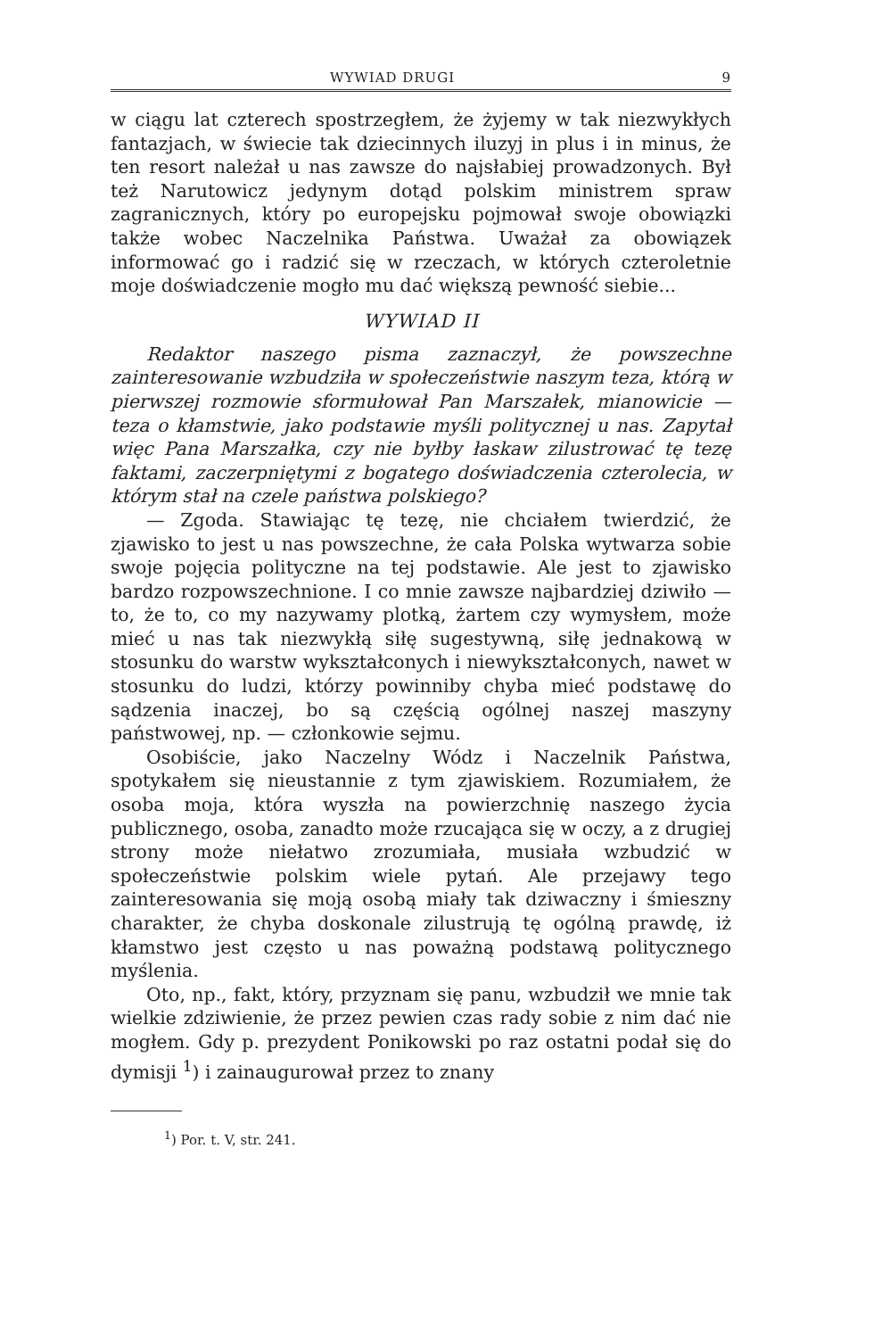WYWIAD DRUGI 9
w ciągu lat czterech spostrzegłem, że żyjemy w tak niezwykłych fantazjach, w świecie tak dziecinnych iluzyj in plus i in minus, że ten resort należał u nas zawsze do najsłabiej prowadzonych. Był też Narutowicz jedynym dotąd polskim ministrem spraw zagranicznych, który po europejsku pojmował swoje obowiązki także wobec Naczelnika Państwa. Uważał za obowiązek informować go i radzić się w rzeczach, w których czteroletnie moje doświadczenie mogło mu dać większą pewność siebie...
WYWIAD II
Redaktor naszego pisma zaznaczył, że powszechne zainteresowanie wzbudziła w społeczeństwie naszym teza, którą w pierwszej rozmowie sformułował Pan Marszałek, mianowicie — teza o kłamstwie, jako podstawie myśli politycznej u nas. Zapytał więc Pana Marszałka, czy nie byłby łaskaw zilustrować tę tezę faktami, zaczerpniętymi z bogatego doświadczenia czterolecia, w którym stał na czele państwa polskiego?
— Zgoda. Stawiając tę tezę, nie chciałem twierdzić, że zjawisko to jest u nas powszechne, że cała Polska wytwarza sobie swoje pojęcia polityczne na tej podstawie. Ale jest to zjawisko bardzo rozpowszechnione. I co mnie zawsze najbardziej dziwiło — to, że to, co my nazywamy plotką, żartem czy wymysłem, może mieć u nas tak niezwykłą siłę sugestywną, siłę jednakową w stosunku do warstw wykształconych i niewykształconych, nawet w stosunku do ludzi, którzy powinniby chyba mieć podstawę do sądzenia inaczej, bo są częścią ogólnej naszej maszyny państwowej, np. — członkowie sejmu.
Osobiście, jako Naczelny Wódz i Naczelnik Państwa, spotykałem się nieustannie z tym zjawiskiem. Rozumiałem, że osoba moja, która wyszła na powierzchnię naszego życia publicznego, osoba, zanadto może rzucająca się w oczy, a z drugiej strony może niełatwo zrozumiała, musiała wzbudzić w społeczeństwie polskim wiele pytań. Ale przejawy tego zainteresowania się moją osobą miały tak dziwaczny i śmieszny charakter, że chyba doskonale zilustrują tę ogólną prawdę, iż kłamstwo jest często u nas poważną podstawą politycznego myślenia.
Oto, np., fakt, który, przyznam się panu, wzbudził we mnie tak wielkie zdziwienie, że przez pewien czas rady sobie z nim dać nie mogłem. Gdy p. prezydent Ponikowski po raz ostatni podał się do dymisji <sup>1</sup>) i zainaugurował przez to znany
<sup>1</sup>) Por. t. V, str. 241.